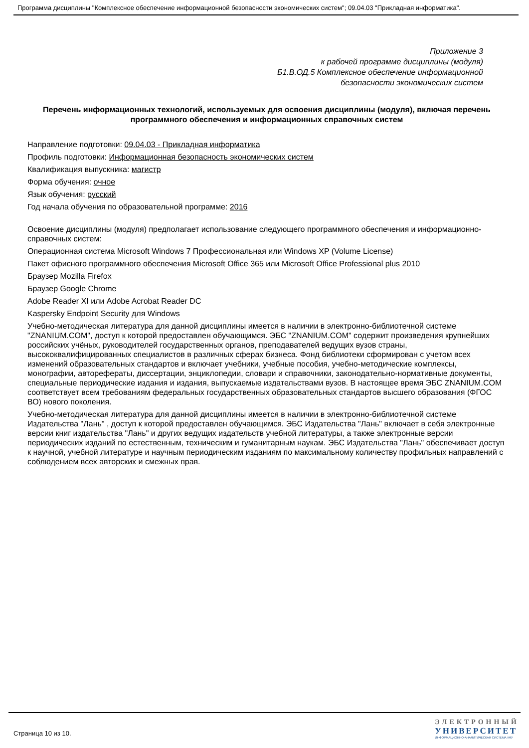Программа дисциплины "Комплексное обеспечение информационной безопасности экономических систем"; 09.04.03 "Прикладная информатика".
Приложение 3
к рабочей программе дисциплины (модуля)
Б1.В.ОД.5 Комплексное обеспечение информационной
безопасности экономических систем
Перечень информационных технологий, используемых для освоения дисциплины (модуля), включая перечень программного обеспечения и информационных справочных систем
Направление подготовки: 09.04.03 - Прикладная информатика
Профиль подготовки: Информационная безопасность экономических систем
Квалификация выпускника: магистр
Форма обучения: очное
Язык обучения: русский
Год начала обучения по образовательной программе: 2016
Освоение дисциплины (модуля) предполагает использование следующего программного обеспечения и информационно-справочных систем:
Операционная система Microsoft Windows 7 Профессиональная или Windows XP (Volume License)
Пакет офисного программного обеспечения Microsoft Office 365 или Microsoft Office Professional plus 2010
Браузер Mozilla Firefox
Браузер Google Chrome
Adobe Reader XI или Adobe Acrobat Reader DC
Kaspersky Endpoint Security для Windows
Учебно-методическая литература для данной дисциплины имеется в наличии в электронно-библиотечной системе "ZNANIUM.COM", доступ к которой предоставлен обучающимся. ЭБС "ZNANIUM.COM" содержит произведения крупнейших российских учёных, руководителей государственных органов, преподавателей ведущих вузов страны, высококвалифицированных специалистов в различных сферах бизнеса. Фонд библиотеки сформирован с учетом всех изменений образовательных стандартов и включает учебники, учебные пособия, учебно-методические комплексы, монографии, авторефераты, диссертации, энциклопедии, словари и справочники, законодательно-нормативные документы, специальные периодические издания и издания, выпускаемые издательствами вузов. В настоящее время ЭБС ZNANIUM.COM соответствует всем требованиям федеральных государственных образовательных стандартов высшего образования (ФГОС ВО) нового поколения.
Учебно-методическая литература для данной дисциплины имеется в наличии в электронно-библиотечной системе Издательства "Лань" , доступ к которой предоставлен обучающимся. ЭБС Издательства "Лань" включает в себя электронные версии книг издательства "Лань" и других ведущих издательств учебной литературы, а также электронные версии периодических изданий по естественным, техническим и гуманитарным наукам. ЭБС Издательства "Лань" обеспечивает доступ к научной, учебной литературе и научным периодическим изданиям по максимальному количеству профильных направлений с соблюдением всех авторских и смежных прав.
Страница 10 из 10.
ЭЛЕКТРОННЫЙ
УНИВЕРСИТЕТ
ИНФОРМАЦИОННО-АНАЛИТИЧЕСКАЯ СИСТЕМА КФУ